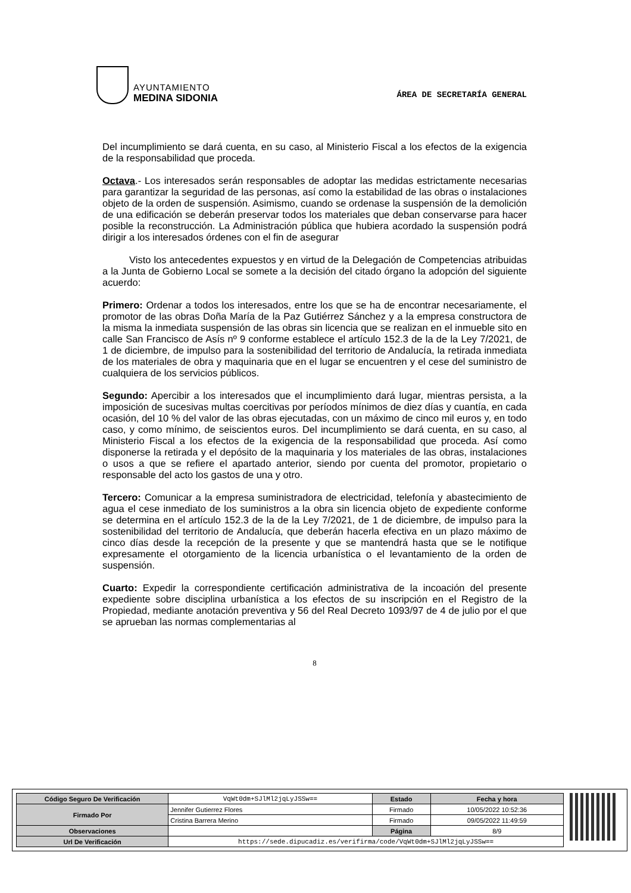AYUNTAMIENTO
MEDINA SIDONIA
ÁREA DE SECRETARÍA GENERAL
Del incumplimiento se dará cuenta, en su caso, al Ministerio Fiscal a los efectos de la exigencia de la responsabilidad que proceda.
Octava.- Los interesados serán responsables de adoptar las medidas estrictamente necesarias para garantizar la seguridad de las personas, así como la estabilidad de las obras o instalaciones objeto de la orden de suspensión. Asimismo, cuando se ordenase la suspensión de la demolición de una edificación se deberán preservar todos los materiales que deban conservarse para hacer posible la reconstrucción. La Administración pública que hubiera acordado la suspensión podrá dirigir a los interesados órdenes con el fin de asegurar
Visto los antecedentes expuestos y en virtud de la Delegación de Competencias atribuidas a la Junta de Gobierno Local se somete a la decisión del citado órgano la adopción del siguiente acuerdo:
Primero: Ordenar a todos los interesados, entre los que se ha de encontrar necesariamente, el promotor de las obras Doña María de la Paz Gutiérrez Sánchez y a la empresa constructora de la misma la inmediata suspensión de las obras sin licencia que se realizan en el inmueble sito en calle San Francisco de Asís nº 9 conforme establece el artículo 152.3 de la de la Ley 7/2021, de 1 de diciembre, de impulso para la sostenibilidad del territorio de Andalucía, la retirada inmediata de los materiales de obra y maquinaria que en el lugar se encuentren y el cese del suministro de cualquiera de los servicios públicos.
Segundo: Apercibir a los interesados que el incumplimiento dará lugar, mientras persista, a la imposición de sucesivas multas coercitivas por períodos mínimos de diez días y cuantía, en cada ocasión, del 10 % del valor de las obras ejecutadas, con un máximo de cinco mil euros y, en todo caso, y como mínimo, de seiscientos euros. Del incumplimiento se dará cuenta, en su caso, al Ministerio Fiscal a los efectos de la exigencia de la responsabilidad que proceda. Así como disponerse la retirada y el depósito de la maquinaria y los materiales de las obras, instalaciones o usos a que se refiere el apartado anterior, siendo por cuenta del promotor, propietario o responsable del acto los gastos de una y otro.
Tercero: Comunicar a la empresa suministradora de electricidad, telefonía y abastecimiento de agua el cese inmediato de los suministros a la obra sin licencia objeto de expediente conforme se determina en el artículo 152.3 de la de la Ley 7/2021, de 1 de diciembre, de impulso para la sostenibilidad del territorio de Andalucía, que deberán hacerla efectiva en un plazo máximo de cinco días desde la recepción de la presente y que se mantendrá hasta que se le notifique expresamente el otorgamiento de la licencia urbanística o el levantamiento de la orden de suspensión.
Cuarto: Expedir la correspondiente certificación administrativa de la incoación del presente expediente sobre disciplina urbanística a los efectos de su inscripción en el Registro de la Propiedad, mediante anotación preventiva y 56 del Real Decreto 1093/97 de 4 de julio por el que se aprueban las normas complementarias al
8
| Código Seguro De Verificación | VqWt0dm+SJlMl2jqLyJSSw== | Estado | Fecha y hora |
| Firmado Por | Jennifer Gutierrez Flores | Firmado | 10/05/2022 10:52:36 |
| | Cristina Barrera Merino | Firmado | 09/05/2022 11:49:59 |
| Observaciones | | Página | 8/9 |
| Url De Verificación | https://sede.dipucadiz.es/verifirma/code/VqWt0dm+SJlMl2jqLyJSSw== | | |